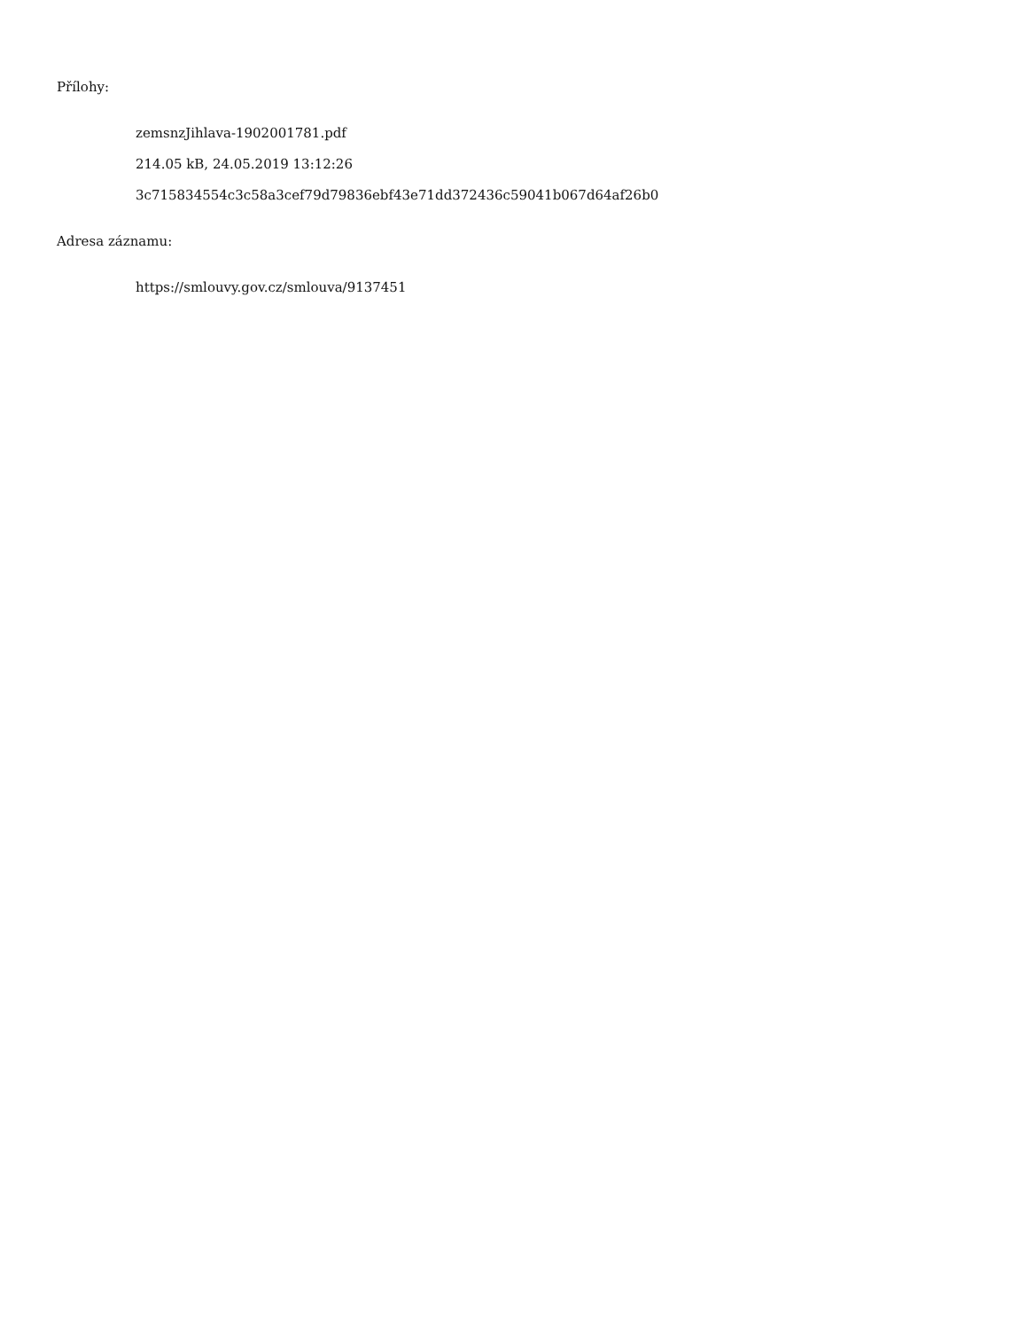Přílohy:
zemsnzJihlava-1902001781.pdf
214.05 kB, 24.05.2019 13:12:26
3c715834554c3c58a3cef79d79836ebf43e71dd372436c59041b067d64af26b0
Adresa záznamu:
https://smlouvy.gov.cz/smlouva/9137451